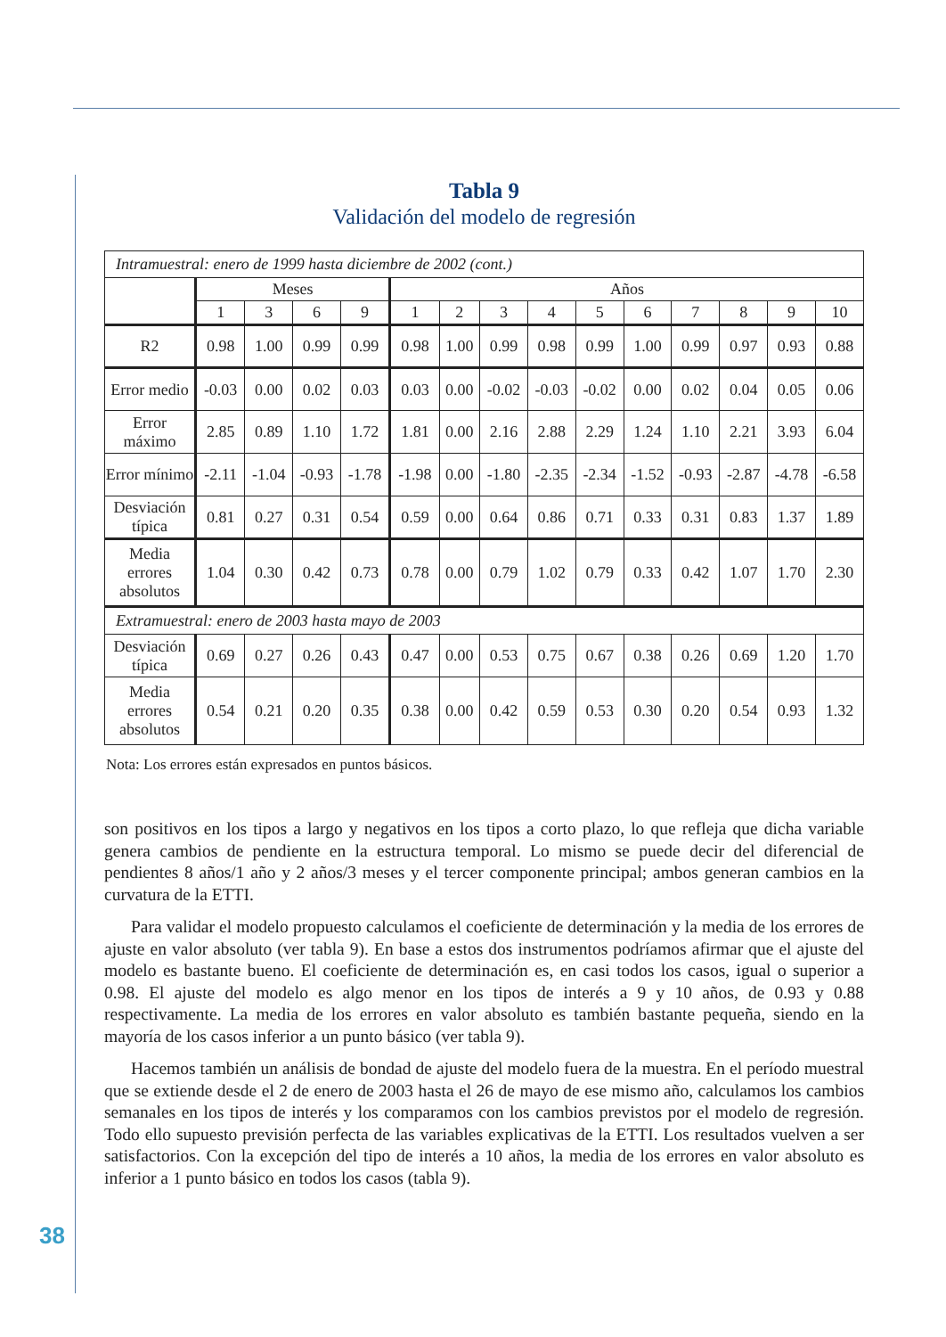Tabla 9
Validación del modelo de regresión
| Intramuestral: enero de 1999 hasta diciembre de 2002 (cont.) | | | | | | | | | | | | | | |
| | Meses | | | | Años | | | | | | | | | |
| | 1 | 3 | 6 | 9 | 1 | 2 | 3 | 4 | 5 | 6 | 7 | 8 | 9 | 10 |
| R2 | 0.98 | 1.00 | 0.99 | 0.99 | 0.98 | 1.00 | 0.99 | 0.98 | 0.99 | 1.00 | 0.99 | 0.97 | 0.93 | 0.88 |
| Error medio | -0.03 | 0.00 | 0.02 | 0.03 | 0.03 | 0.00 | -0.02 | -0.03 | -0.02 | 0.00 | 0.02 | 0.04 | 0.05 | 0.06 |
| Error máximo | 2.85 | 0.89 | 1.10 | 1.72 | 1.81 | 0.00 | 2.16 | 2.88 | 2.29 | 1.24 | 1.10 | 2.21 | 3.93 | 6.04 |
| Error mínimo | -2.11 | -1.04 | -0.93 | -1.78 | -1.98 | 0.00 | -1.80 | -2.35 | -2.34 | -1.52 | -0.93 | -2.87 | -4.78 | -6.58 |
| Desviación típica | 0.81 | 0.27 | 0.31 | 0.54 | 0.59 | 0.00 | 0.64 | 0.86 | 0.71 | 0.33 | 0.31 | 0.83 | 1.37 | 1.89 |
| Media errores absolutos | 1.04 | 0.30 | 0.42 | 0.73 | 0.78 | 0.00 | 0.79 | 1.02 | 0.79 | 0.33 | 0.42 | 1.07 | 1.70 | 2.30 |
| Extramuestral: enero de 2003 hasta mayo de 2003 | | | | | | | | | | | | | | |
| Desviación típica | 0.69 | 0.27 | 0.26 | 0.43 | 0.47 | 0.00 | 0.53 | 0.75 | 0.67 | 0.38 | 0.26 | 0.69 | 1.20 | 1.70 |
| Media errores absolutos | 0.54 | 0.21 | 0.20 | 0.35 | 0.38 | 0.00 | 0.42 | 0.59 | 0.53 | 0.30 | 0.20 | 0.54 | 0.93 | 1.32 |
Nota: Los errores están expresados en puntos básicos.
son positivos en los tipos a largo y negativos en los tipos a corto plazo, lo que refleja que dicha variable genera cambios de pendiente en la estructura temporal. Lo mismo se puede decir del diferencial de pendientes 8 años/1 año y 2 años/3 meses y el tercer componente principal; ambos generan cambios en la curvatura de la ETTI.
Para validar el modelo propuesto calculamos el coeficiente de determinación y la media de los errores de ajuste en valor absoluto (ver tabla 9). En base a estos dos instrumentos podríamos afirmar que el ajuste del modelo es bastante bueno. El coeficiente de determinación es, en casi todos los casos, igual o superior a 0.98. El ajuste del modelo es algo menor en los tipos de interés a 9 y 10 años, de 0.93 y 0.88 respectivamente. La media de los errores en valor absoluto es también bastante pequeña, siendo en la mayoría de los casos inferior a un punto básico (ver tabla 9).
Hacemos también un análisis de bondad de ajuste del modelo fuera de la muestra. En el período muestral que se extiende desde el 2 de enero de 2003 hasta el 26 de mayo de ese mismo año, calculamos los cambios semanales en los tipos de interés y los comparamos con los cambios previstos por el modelo de regresión. Todo ello supuesto previsión perfecta de las variables explicativas de la ETTI. Los resultados vuelven a ser satisfactorios. Con la excepción del tipo de interés a 10 años, la media de los errores en valor absoluto es inferior a 1 punto básico en todos los casos (tabla 9).
38